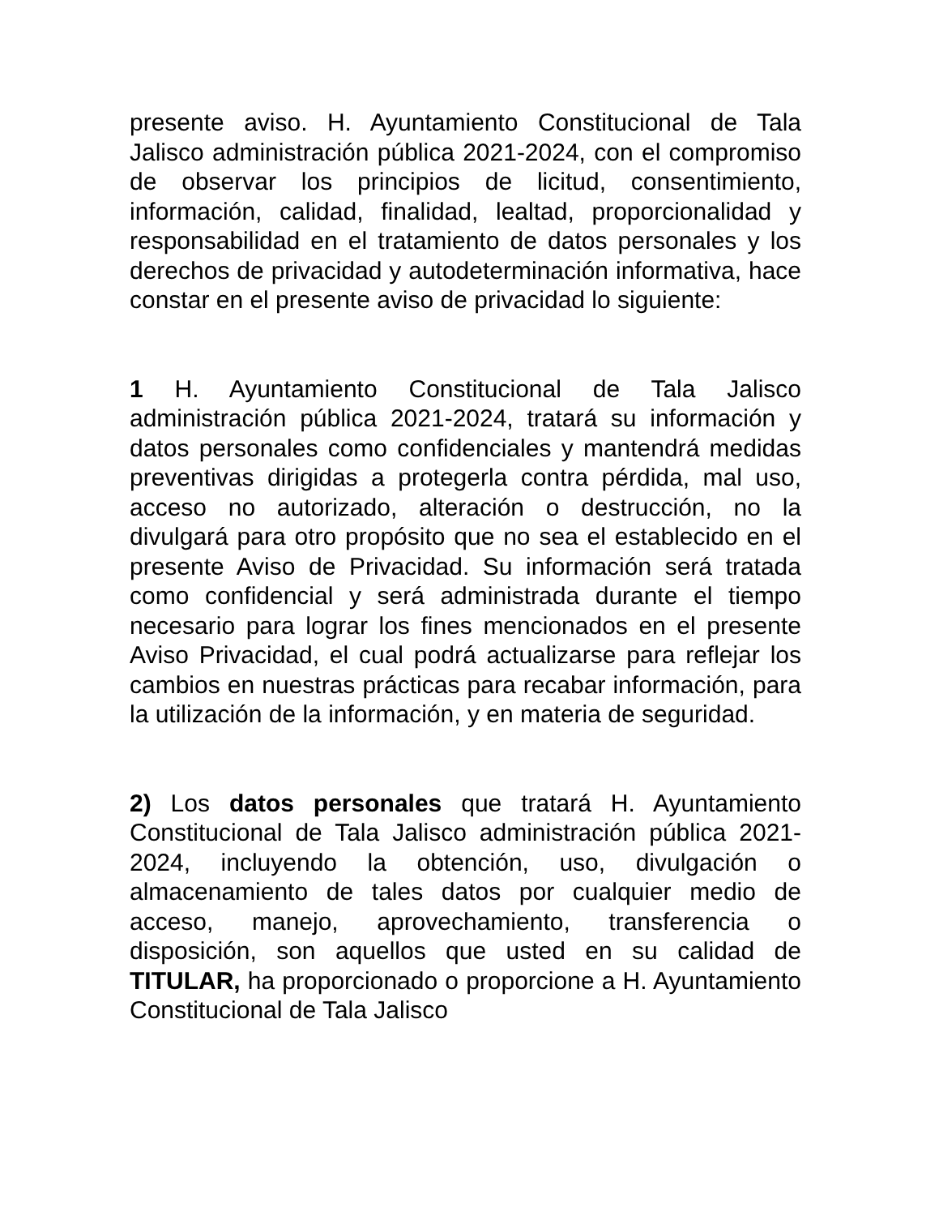presente aviso. H. Ayuntamiento Constitucional de Tala Jalisco administración pública 2021-2024, con el compromiso de observar los principios de licitud, consentimiento, información, calidad, finalidad, lealtad, proporcionalidad y responsabilidad en el tratamiento de datos personales y los derechos de privacidad y autodeterminación informativa, hace constar en el presente aviso de privacidad lo siguiente:
1 H. Ayuntamiento Constitucional de Tala Jalisco administración pública 2021-2024, tratará su información y datos personales como confidenciales y mantendrá medidas preventivas dirigidas a protegerla contra pérdida, mal uso, acceso no autorizado, alteración o destrucción, no la divulgará para otro propósito que no sea el establecido en el presente Aviso de Privacidad. Su información será tratada como confidencial y será administrada durante el tiempo necesario para lograr los fines mencionados en el presente Aviso Privacidad, el cual podrá actualizarse para reflejar los cambios en nuestras prácticas para recabar información, para la utilización de la información, y en materia de seguridad.
2) Los datos personales que tratará H. Ayuntamiento Constitucional de Tala Jalisco administración pública 2021-2024, incluyendo la obtención, uso, divulgación o almacenamiento de tales datos por cualquier medio de acceso, manejo, aprovechamiento, transferencia o disposición, son aquellos que usted en su calidad de TITULAR, ha proporcionado o proporcione a H. Ayuntamiento Constitucional de Tala Jalisco